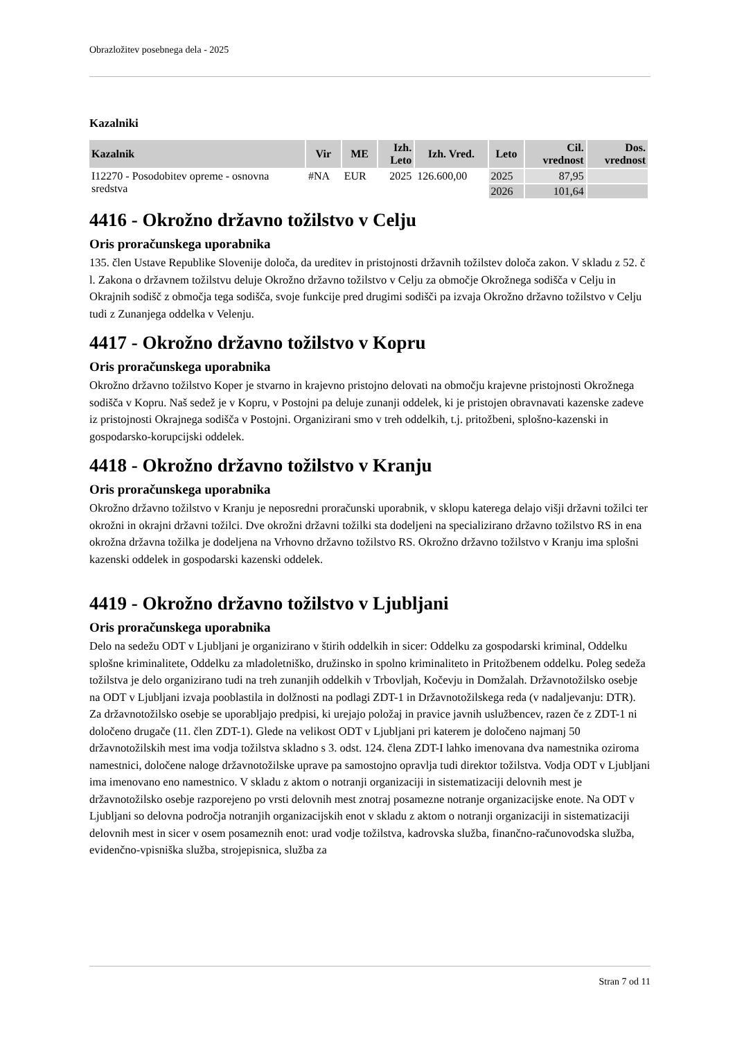Obrazložitev posebnega dela - 2025
Kazalniki
| Kazalnik | Vir | ME | Izh. Leto | Izh. Vred. | Leto | Cil. vrednost | Dos. vrednost |
| --- | --- | --- | --- | --- | --- | --- | --- |
| I12270 - Posodobitev opreme - osnovna sredstva | #NA | EUR | 2025 | 126.600,00 | 2025 | 87,95 | |
| | | | | | 2026 | 101,64 | |
4416 - Okrožno državno tožilstvo v Celju
Oris proračunskega uporabnika
135. člen Ustave Republike Slovenije določa, da ureditev in pristojnosti državnih tožilstev določa zakon. V skladu z 52. č l. Zakona o državnem tožilstvu deluje Okrožno državno tožilstvo v Celju za območje Okrožnega sodišča v Celju in Okrajnih sodišč z območja tega sodišča, svoje funkcije pred drugimi sodišči pa izvaja Okrožno državno tožilstvo v Celju tudi z Zunanjega oddelka v Velenju.
4417 - Okrožno državno tožilstvo v Kopru
Oris proračunskega uporabnika
Okrožno državno tožilstvo Koper je stvarno in krajevno pristojno delovati na območju krajevne pristojnosti Okrožnega sodišča v Kopru. Naš sedež je v Kopru, v Postojni pa deluje zunanji oddelek, ki je pristojen obravnavati kazenske zadeve iz pristojnosti Okrajnega sodišča v Postojni. Organizirani smo v treh oddelkih, t.j. pritožbeni, splošno-kazenski in gospodarsko-korupcijski oddelek.
4418 - Okrožno državno tožilstvo v Kranju
Oris proračunskega uporabnika
Okrožno državno tožilstvo v Kranju je neposredni proračunski uporabnik, v sklopu katerega delajo višji državni tožilci ter okrožni in okrajni državni tožilci. Dve okrožni državni tožilki sta dodeljeni na specializirano državno tožilstvo RS in ena okrožna državna tožilka je dodeljena na Vrhovno državno tožilstvo RS. Okrožno državno tožilstvo v Kranju ima splošni kazenski oddelek in gospodarski kazenski oddelek.
4419 - Okrožno državno tožilstvo v Ljubljani
Oris proračunskega uporabnika
Delo na sedežu ODT v Ljubljani je organizirano v štirih oddelkih in sicer: Oddelku za gospodarski kriminal, Oddelku splošne kriminalitete, Oddelku za mladoletniško, družinsko in spolno kriminaliteto in Pritožbenem oddelku. Poleg sedeža tožilstva je delo organizirano tudi na treh zunanjih oddelkih v Trbovljah, Kočevju in Domžalah. Državnotožilsko osebje na ODT v Ljubljani izvaja pooblastila in dolžnosti na podlagi ZDT-1 in Državnotožilskega reda (v nadaljevanju: DTR). Za državnotožilsko osebje se uporabljajo predpisi, ki urejajo položaj in pravice javnih uslužbencev, razen če z ZDT-1 ni določeno drugače (11. člen ZDT-1). Glede na velikost ODT v Ljubljani pri katerem je določeno najmanj 50 državnotožilskih mest ima vodja tožilstva skladno s 3. odst. 124. člena ZDT-I lahko imenovana dva namestnika oziroma namestnici, določene naloge državnotožilske uprave pa samostojno opravlja tudi direktor tožilstva. Vodja ODT v Ljubljani ima imenovano eno namestnico. V skladu z aktom o notranji organizaciji in sistematizaciji delovnih mest je državnotožilsko osebje razporejeno po vrsti delovnih mest znotraj posamezne notranje organizacijske enote. Na ODT v Ljubljani so delovna področja notranjih organizacijskih enot v skladu z aktom o notranji organizaciji in sistematizaciji delovnih mest in sicer v osem posameznih enot: urad vodje tožilstva, kadrovska služba, finančno-računovodska služba, evidenčno-vpisniška služba, strojepisnica, služba za
Stran 7 od 11